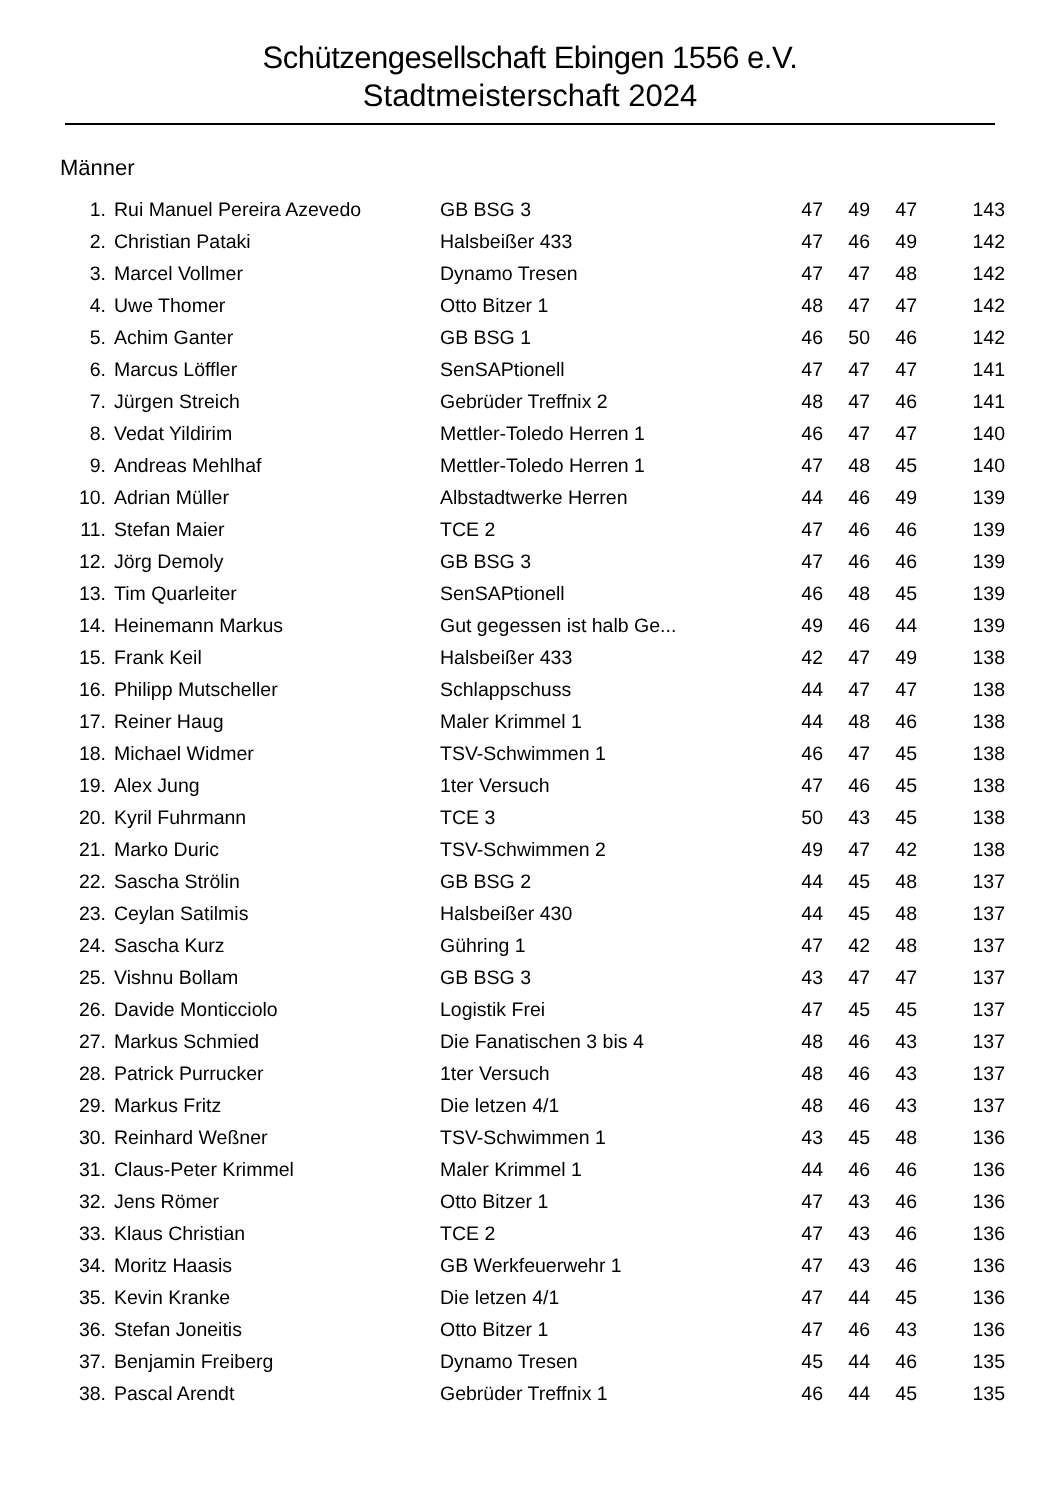Schützengesellschaft Ebingen 1556 e.V.
Stadtmeisterschaft 2024
Männer
| 1. | Rui Manuel Pereira Azevedo | GB BSG 3 | 47 | 49 | 47 | 143 |
| 2. | Christian Pataki | Halsbeißer 433 | 47 | 46 | 49 | 142 |
| 3. | Marcel Vollmer | Dynamo Tresen | 47 | 47 | 48 | 142 |
| 4. | Uwe Thomer | Otto Bitzer 1 | 48 | 47 | 47 | 142 |
| 5. | Achim Ganter | GB BSG 1 | 46 | 50 | 46 | 142 |
| 6. | Marcus Löffler | SenSAPtionell | 47 | 47 | 47 | 141 |
| 7. | Jürgen Streich | Gebrüder Treffnix 2 | 48 | 47 | 46 | 141 |
| 8. | Vedat Yildirim | Mettler-Toledo Herren 1 | 46 | 47 | 47 | 140 |
| 9. | Andreas Mehlhaf | Mettler-Toledo Herren 1 | 47 | 48 | 45 | 140 |
| 10. | Adrian Müller | Albstadtwerke Herren | 44 | 46 | 49 | 139 |
| 11. | Stefan Maier | TCE 2 | 47 | 46 | 46 | 139 |
| 12. | Jörg Demoly | GB BSG 3 | 47 | 46 | 46 | 139 |
| 13. | Tim Quarleiter | SenSAPtionell | 46 | 48 | 45 | 139 |
| 14. | Heinemann Markus | Gut gegessen ist halb Ge... | 49 | 46 | 44 | 139 |
| 15. | Frank Keil | Halsbeißer 433 | 42 | 47 | 49 | 138 |
| 16. | Philipp Mutscheller | Schlappschuss | 44 | 47 | 47 | 138 |
| 17. | Reiner Haug | Maler Krimmel 1 | 44 | 48 | 46 | 138 |
| 18. | Michael Widmer | TSV-Schwimmen 1 | 46 | 47 | 45 | 138 |
| 19. | Alex Jung | 1ter Versuch | 47 | 46 | 45 | 138 |
| 20. | Kyril Fuhrmann | TCE 3 | 50 | 43 | 45 | 138 |
| 21. | Marko Duric | TSV-Schwimmen 2 | 49 | 47 | 42 | 138 |
| 22. | Sascha Strölin | GB BSG 2 | 44 | 45 | 48 | 137 |
| 23. | Ceylan Satilmis | Halsbeißer 430 | 44 | 45 | 48 | 137 |
| 24. | Sascha Kurz | Gühring 1 | 47 | 42 | 48 | 137 |
| 25. | Vishnu Bollam | GB BSG 3 | 43 | 47 | 47 | 137 |
| 26. | Davide Monticciolo | Logistik Frei | 47 | 45 | 45 | 137 |
| 27. | Markus Schmied | Die Fanatischen 3 bis 4 | 48 | 46 | 43 | 137 |
| 28. | Patrick Purrucker | 1ter Versuch | 48 | 46 | 43 | 137 |
| 29. | Markus Fritz | Die letzen 4/1 | 48 | 46 | 43 | 137 |
| 30. | Reinhard Weßner | TSV-Schwimmen 1 | 43 | 45 | 48 | 136 |
| 31. | Claus-Peter Krimmel | Maler Krimmel 1 | 44 | 46 | 46 | 136 |
| 32. | Jens Römer | Otto Bitzer 1 | 47 | 43 | 46 | 136 |
| 33. | Klaus Christian | TCE 2 | 47 | 43 | 46 | 136 |
| 34. | Moritz Haasis | GB Werkfeuerwehr 1 | 47 | 43 | 46 | 136 |
| 35. | Kevin Kranke | Die letzen 4/1 | 47 | 44 | 45 | 136 |
| 36. | Stefan Joneitis | Otto Bitzer 1 | 47 | 46 | 43 | 136 |
| 37. | Benjamin Freiberg | Dynamo Tresen | 45 | 44 | 46 | 135 |
| 38. | Pascal Arendt | Gebrüder Treffnix 1 | 46 | 44 | 45 | 135 |